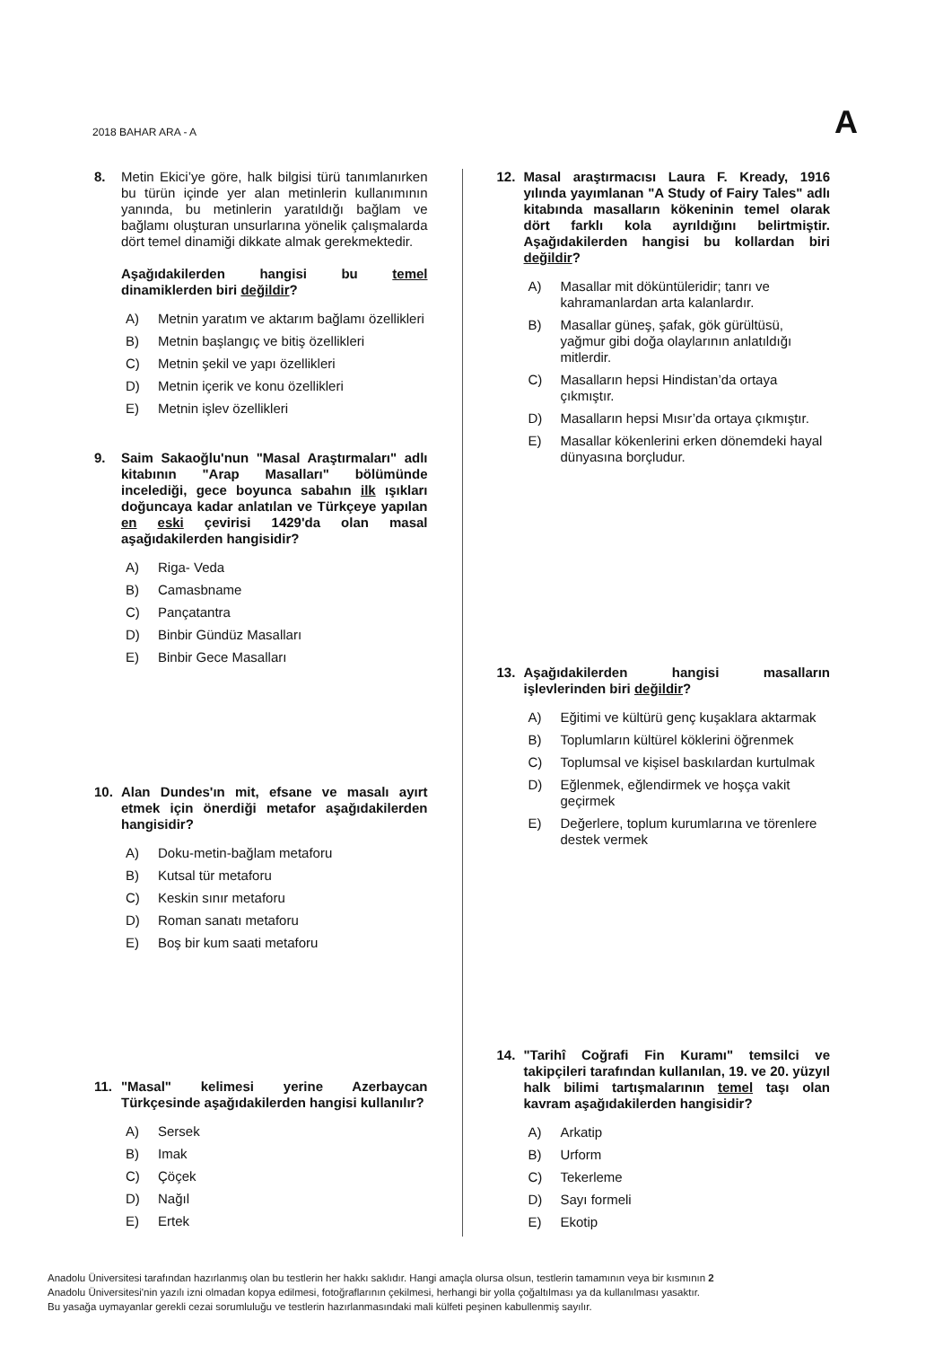2018 BAHAR ARA - A A
8. Metin Ekici’ye göre, halk bilgisi türü tanımlanırken bu türün içinde yer alan metinlerin kullanımının yanında, bu metinlerin yaratıldığı bağlam ve bağlamı oluşturan unsurlarına yönelik çalışmalarda dört temel dinamiği dikkate almak gerekmektedir.
Aşağıdakilerden hangisi bu temel dinamiklerden biri değildir?
A) Metnin yaratım ve aktarım bağlamı özellikleri
B) Metnin başlangıç ve bitiş özellikleri
C) Metnin şekil ve yapı özellikleri
D) Metnin içerik ve konu özellikleri
E) Metnin işlev özellikleri
9. Saim Sakaoğlu'nun "Masal Araştırmaları" adlı kitabının "Arap Masalları" bölümünde incelediği, gece boyunca sabahın ilk ışıkları doğuncaya kadar anlatılan ve Türkçeye yapılan en eski çevirisi 1429'da olan masal aşağıdakilerden hangisidir?
A) Riga- Veda
B) Camasbname
C) Pançatantra
D) Binbir Gündüz Masalları
E) Binbir Gece Masalları
10. Alan Dundes'ın mit, efsane ve masalı ayırt etmek için önerdiği metafor aşağıdakilerden hangisidir?
A) Doku-metin-bağlam metaforu
B) Kutsal tür metaforu
C) Keskin sınır metaforu
D) Roman sanatı metaforu
E) Boş bir kum saati metaforu
11. "Masal" kelimesi yerine Azerbaycan Türkçesinde aşağıdakilerden hangisi kullanılır?
A) Sersek
B) Imak
C) Çöçek
D) Nağıl
E) Ertek
12. Masal araştırmacısı Laura F. Kready, 1916 yılında yayımlanan "A Study of Fairy Tales" adlı kitabında masalların kökeninin temel olarak dört farklı kola ayrıldığını belirtmiştir. Aşağıdakilerden hangisi bu kollardan biri değildir?
A) Masallar mit döküntüleridir; tanrı ve kahramanlardan arta kalanlardır.
B) Masallar güneş, şafak, gök gürültüsü, yağmur gibi doğa olaylarının anlatıldığı mitlerdir.
C) Masalların hepsi Hindistan’da ortaya çıkmıştır.
D) Masalların hepsi Mısır’da ortaya çıkmıştır.
E) Masallar kökenlerini erken dönemdeki hayal dünyasına borçludur.
13. Aşağıdakilerden hangisi masalların işlevlerinden biri değildir?
A) Eğitimi ve kültürü genç kuşaklara aktarmak
B) Toplumların kültürel köklerini öğrenmek
C) Toplumsal ve kişisel baskılardan kurtulmak
D) Eğlenmek, eğlendirmek ve hoşça vakit geçirmek
E) Değerlere, toplum kurumlarına ve törenlere destek vermek
14. "Tarihî Coğrafi Fin Kuramı" temsilci ve takipçileri tarafından kullanılan, 19. ve 20. yüzyıl halk bilimi tartışmalarının temel taşı olan kavram aşağıdakilerden hangisidir?
A) Arkatip
B) Urform
C) Tekerleme
D) Sayı formeli
E) Ekotip
Anadolu Üniversitesi tarafından hazırlanmış olan bu testlerin her hakkı saklıdır. Hangi amaçla olursa olsun, testlerin tamamının veya bir kısmının 2
Anadolu Üniversitesi'nin yazılı izni olmadan kopya edilmesi, fotoğraflarının çekilmesi, herhangi bir yolla çoğaltılması ya da kullanılması yasaktır.
Bu yasağa uymayanlar gerekli cezai sorumluluğu ve testlerin hazırlanmasındaki mali külfeti peşinen kabullenmiş sayılır.